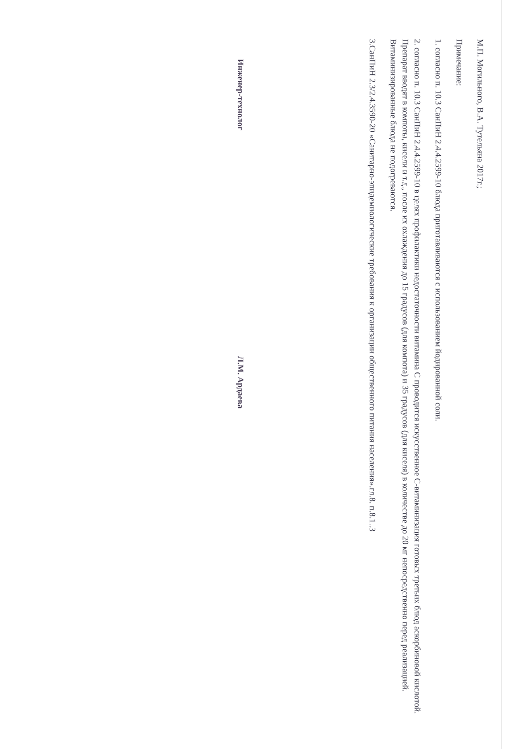М.П. Могильного, В.А. Тутельяна 2017г.;
Примечание:
1. согласно п. 10.3 СанПиН 2.4.4.2599-10 блюда приготавливаются с использованием йодированной соли.
2. согласно п. 10.3 СанПиН 2.4.4.2599-10 в целях профилактики недостаточности витамина С проводится искусственное С-витаминизация готовых третьих блюд аскорбиновой кислотой. Препарат вводят в компоты, кисели и т.д., после их охлаждения до 15 градусов (для компота) и 35 градусов (для киселя) в количестве до 20 мг непосредственно перед реализацией. Витаминизированные блюда не подогреваются.
3.СанПиН 2.3/2.4.3590-20 «Санитарно-эпидемиологические требования к организации общественного питания населения».гл.8. п.8.1..3
Инженер-технолог Л.М. Ардаева